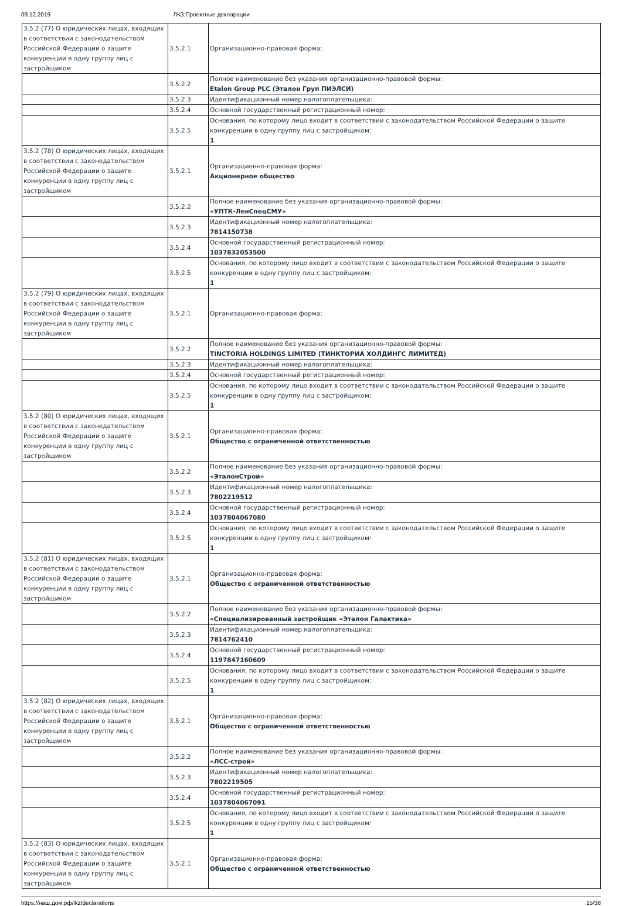09.12.2019 ЛКЗ:Проектные декларации
| 3.5.2 (77) О юридических лицах, входящих в соответствии с законодательством Российской Федерации о защите конкуренции в одну группу лиц с застройщиком | 3.5.2.1 | Организационно-правовая форма: |
| | 3.5.2.2 | Полное наименование без указания организационно-правовой формы: Etalon Group PLC (Эталон Груп ПИЭЛСИ) |
| | 3.5.2.3 | Идентификационный номер налогоплательщика: |
| | 3.5.2.4 | Основной государственный регистрационный номер: |
| | 3.5.2.5 | Основания, по которому лицо входит в соответствии с законодательством Российской Федерации о защите конкуренции в одну группу лиц с застройщиком: 1 |
| 3.5.2 (78) О юридических лицах, входящих в соответствии с законодательством Российской Федерации о защите конкуренции в одну группу лиц с застройщиком | 3.5.2.1 | Организационно-правовая форма: Акционерное общество |
| | 3.5.2.2 | Полное наименование без указания организационно-правовой формы: «УПТК-ЛенСпецСМУ» |
| | 3.5.2.3 | Идентификационный номер налогоплательщика: 7814150738 |
| | 3.5.2.4 | Основной государственный регистрационный номер: 1037832053500 |
| | 3.5.2.5 | Основания, по которому лицо входит в соответствии с законодательством Российской Федерации о защите конкуренции в одну группу лиц с застройщиком: 1 |
| 3.5.2 (79) О юридических лицах, входящих в соответствии с законодательством Российской Федерации о защите конкуренции в одну группу лиц с застройщиком | 3.5.2.1 | Организационно-правовая форма: |
| | 3.5.2.2 | Полное наименование без указания организационно-правовой формы: TINCTORIA HOLDINGS LIMITED (ТИНКТОРИА ХОЛДИНГС ЛИМИТЕД) |
| | 3.5.2.3 | Идентификационный номер налогоплательщика: |
| | 3.5.2.4 | Основной государственный регистрационный номер: |
| | 3.5.2.5 | Основания, по которому лицо входит в соответствии с законодательством Российской Федерации о защите конкуренции в одну группу лиц с застройщиком: 1 |
| 3.5.2 (80) О юридических лицах, входящих в соответствии с законодательством Российской Федерации о защите конкуренции в одну группу лиц с застройщиком | 3.5.2.1 | Организационно-правовая форма: Общество с ограниченной ответственностью |
| | 3.5.2.2 | Полное наименование без указания организационно-правовой формы: «ЭталонСтрой» |
| | 3.5.2.3 | Идентификационный номер налогоплательщика: 7802219512 |
| | 3.5.2.4 | Основной государственный регистрационный номер: 1037804067080 |
| | 3.5.2.5 | Основания, по которому лицо входит в соответствии с законодательством Российской Федерации о защите конкуренции в одну группу лиц с застройщиком: 1 |
| 3.5.2 (81) О юридических лицах, входящих в соответствии с законодательством Российской Федерации о защите конкуренции в одну группу лиц с застройщиком | 3.5.2.1 | Организационно-правовая форма: Общество с ограниченной ответственностью |
| | 3.5.2.2 | Полное наименование без указания организационно-правовой формы: «Специализированный застройщик «Эталон Галактика» |
| | 3.5.2.3 | Идентификационный номер налогоплательщика: 7814762410 |
| | 3.5.2.4 | Основной государственный регистрационный номер: 1197847160609 |
| | 3.5.2.5 | Основания, по которому лицо входит в соответствии с законодательством Российской Федерации о защите конкуренции в одну группу лиц с застройщиком: 1 |
| 3.5.2 (82) О юридических лицах, входящих в соответствии с законодательством Российской Федерации о защите конкуренции в одну группу лиц с застройщиком | 3.5.2.1 | Организационно-правовая форма: Общество с ограниченной ответственностью |
| | 3.5.2.2 | Полное наименование без указания организационно-правовой формы: «ЛСС-строй» |
| | 3.5.2.3 | Идентификационный номер налогоплательщика: 7802219505 |
| | 3.5.2.4 | Основной государственный регистрационный номер: 1037804067091 |
| | 3.5.2.5 | Основания, по которому лицо входит в соответствии с законодательством Российской Федерации о защите конкуренции в одну группу лиц с застройщиком: 1 |
| 3.5.2 (83) О юридических лицах, входящих в соответствии с законодательством Российской Федерации о защите конкуренции в одну группу лиц с застройщиком | 3.5.2.1 | Организационно-правовая форма: Общество с ограниченной ответственностью |
https://наш.дом.рф/lkz/declarations 15/38